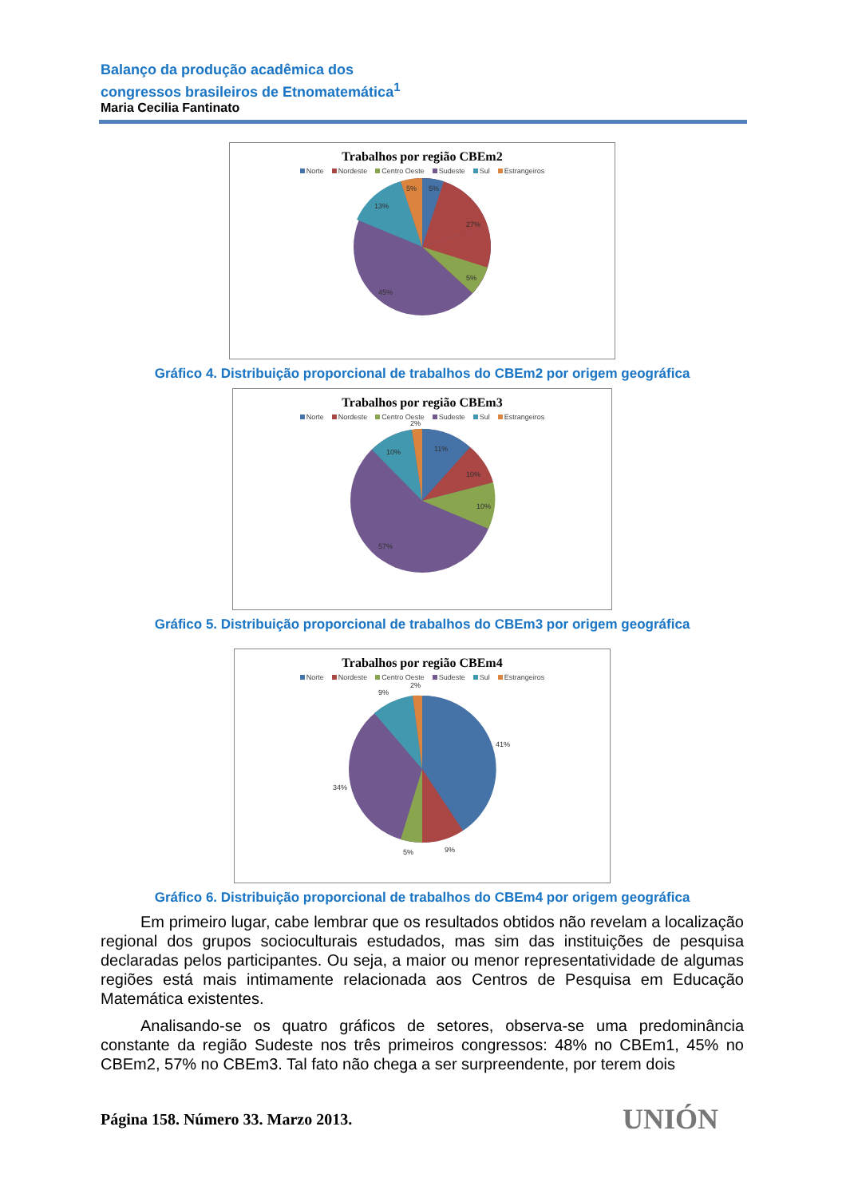Balanço da produção acadêmica dos
congressos brasileiros de Etnomatemática<sup>1</sup>
Maria Cecilia Fantinato
Trabalhos por região CBEm2
Norte Nordeste Centro Oeste Sudeste Sul Estrangeiros
5%
5%
27%
5%
45%
13%
Gráfico 4. Distribuição proporcional de trabalhos do CBEm2 por origem geográfica
Trabalhos por região CBEm3
Norte Nordeste Centro Oeste Sudeste Sul Estrangeiros
11%
10%
10%
57%
10%
2%
Gráfico 5. Distribuição proporcional de trabalhos do CBEm3 por origem geográfica
Trabalhos por região CBEm4
Norte Nordeste Centro Oeste Sudeste Sul Estrangeiros
41%
9%
5%
34%
9%
2%
Gráfico 6. Distribuição proporcional de trabalhos do CBEm4 por origem geográfica
Em primeiro lugar, cabe lembrar que os resultados obtidos não revelam a localização regional dos grupos socioculturais estudados, mas sim das instituições de pesquisa declaradas pelos participantes. Ou seja, a maior ou menor representatividade de algumas regiões está mais intimamente relacionada aos Centros de Pesquisa em Educação Matemática existentes.
Analisando-se os quatro gráficos de setores, observa-se uma predominância constante da região Sudeste nos três primeiros congressos: 48% no CBEm1, 45% no CBEm2, 57% no CBEm3. Tal fato não chega a ser surpreendente, por terem dois
Página 158. Número 33. Marzo 2013.
UNIÓN